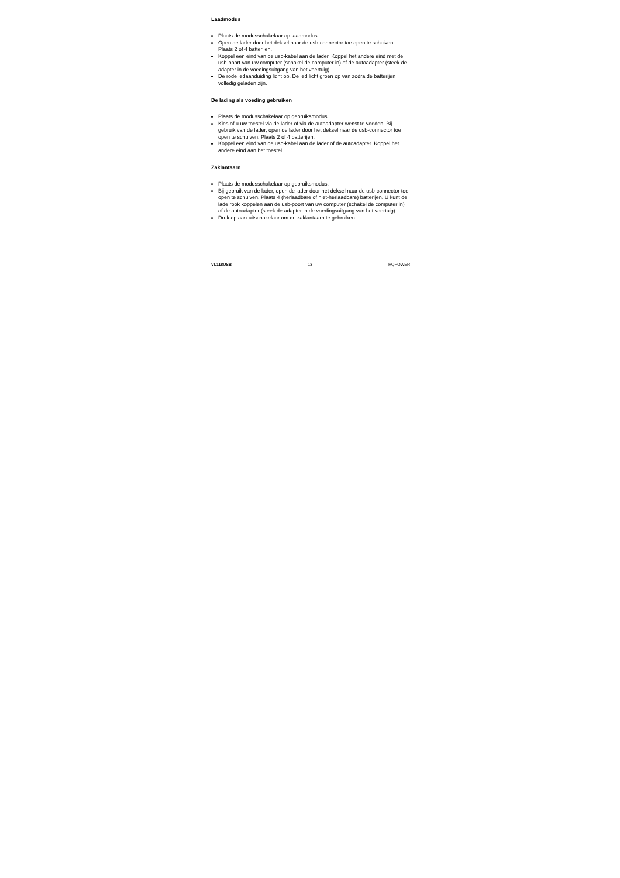Laadmodus
Plaats de modusschakelaar op laadmodus.
Open de lader door het deksel naar de usb-connector toe open te schuiven. Plaats 2 of 4 batterijen.
Koppel een eind van de usb-kabel aan de lader. Koppel het andere eind met de usb-poort van uw computer (schakel de computer in) of de autoadapter (steek de adapter in de voedingsuitgang van het voertuig).
De rode ledaanduiding licht op. De led licht groen op van zodra de batterijen volledig geladen zijn.
De lading als voeding gebruiken
Plaats de modusschakelaar op gebruiksmodus.
Kies of u uw toestel via de lader of via de autoadapter wenst te voeden. Bij gebruik van de lader, open de lader door het deksel naar de usb-connector toe open te schuiven. Plaats 2 of 4 batterijen.
Koppel een eind van de usb-kabel aan de lader of de autoadapter. Koppel het andere eind aan het toestel.
Zaklantaarn
Plaats de modusschakelaar op gebruiksmodus.
Bij gebruik van de lader, open de lader door het deksel naar de usb-connector toe open te schuiven. Plaats 4 (herlaadbare of niet-herlaadbare) batterijen. U kunt de lade rook koppelen aan de usb-poort van uw computer (schakel de computer in) of de autoadapter (steek de adapter in de voedingsuitgang van het voertuig).
Druk op aan-uitschakelaar om de zaklantaarn te gebruiken.
VL118USB 13 HQPOWER